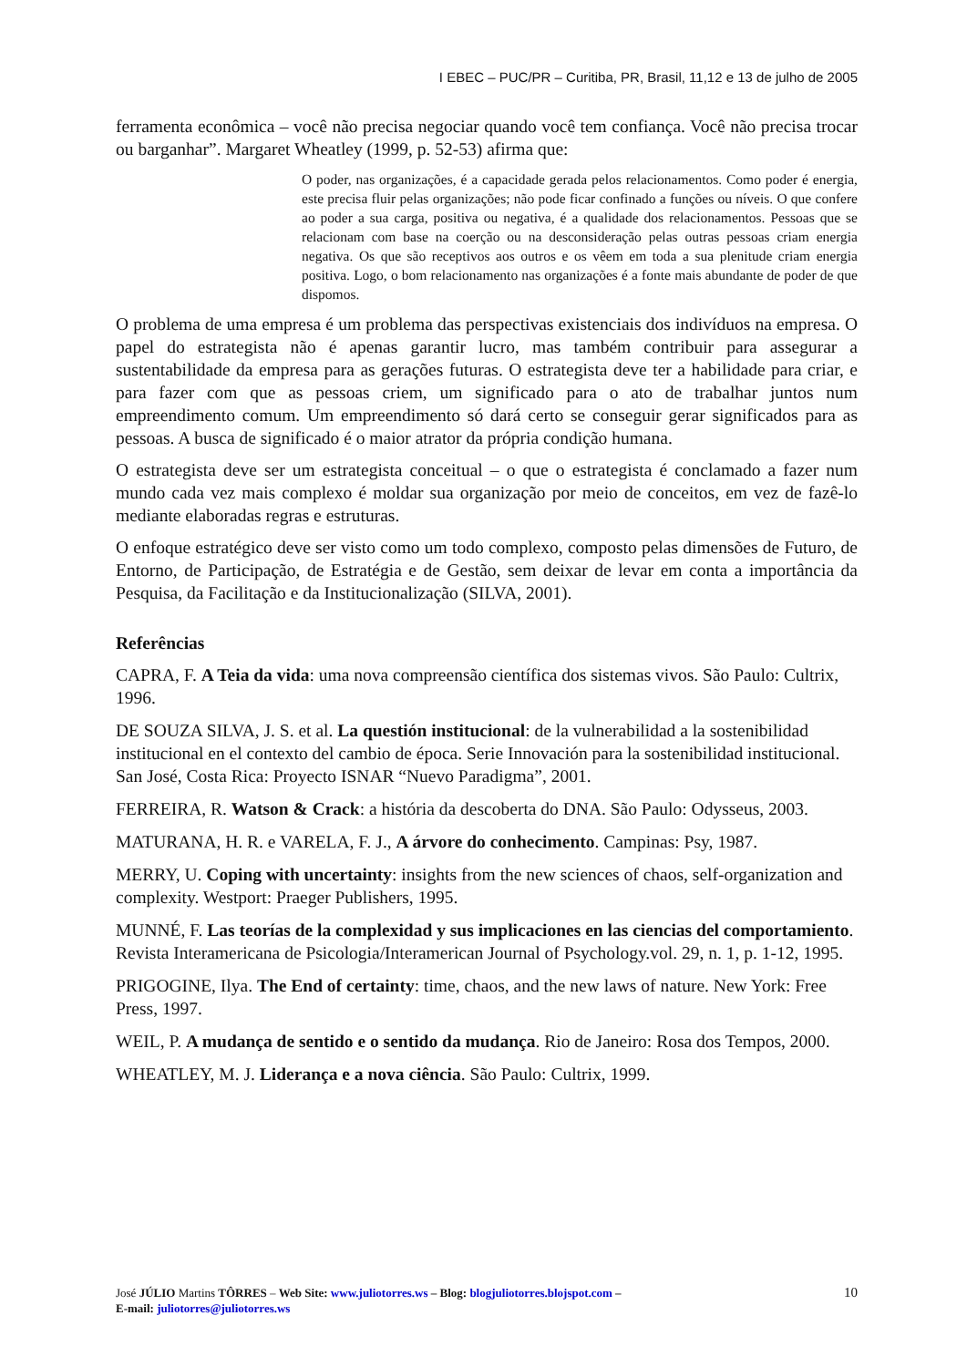I EBEC – PUC/PR – Curitiba, PR, Brasil, 11,12 e 13 de julho de 2005
ferramenta econômica – você não precisa negociar quando você tem confiança. Você não precisa trocar ou barganhar”. Margaret Wheatley (1999, p. 52-53) afirma que:
O poder, nas organizações, é a capacidade gerada pelos relacionamentos. Como poder é energia, este precisa fluir pelas organizações; não pode ficar confinado a funções ou níveis. O que confere ao poder a sua carga, positiva ou negativa, é a qualidade dos relacionamentos. Pessoas que se relacionam com base na coerção ou na desconsideração pelas outras pessoas criam energia negativa. Os que são receptivos aos outros e os vêem em toda a sua plenitude criam energia positiva. Logo, o bom relacionamento nas organizações é a fonte mais abundante de poder de que dispomos.
O problema de uma empresa é um problema das perspectivas existenciais dos indivíduos na empresa. O papel do estrategista não é apenas garantir lucro, mas também contribuir para assegurar a sustentabilidade da empresa para as gerações futuras. O estrategista deve ter a habilidade para criar, e para fazer com que as pessoas criem, um significado para o ato de trabalhar juntos num empreendimento comum. Um empreendimento só dará certo se conseguir gerar significados para as pessoas. A busca de significado é o maior atrator da própria condição humana.
O estrategista deve ser um estrategista conceitual – o que o estrategista é conclamado a fazer num mundo cada vez mais complexo é moldar sua organização por meio de conceitos, em vez de fazê-lo mediante elaboradas regras e estruturas.
O enfoque estratégico deve ser visto como um todo complexo, composto pelas dimensões de Futuro, de Entorno, de Participação, de Estratégia e de Gestão, sem deixar de levar em conta a importância da Pesquisa, da Facilitação e da Institucionalização (SILVA, 2001).
Referências
CAPRA, F. A Teia da vida: uma nova compreensão científica dos sistemas vivos. São Paulo: Cultrix, 1996.
DE SOUZA SILVA, J. S. et al. La questión institucional: de la vulnerabilidad a la sostenibilidad institucional en el contexto del cambio de época. Serie Innovación para la sostenibilidad institucional. San José, Costa Rica: Proyecto ISNAR “Nuevo Paradigma”, 2001.
FERREIRA, R. Watson & Crack: a história da descoberta do DNA. São Paulo: Odysseus, 2003.
MATURANA, H. R. e VARELA, F. J., A árvore do conhecimento. Campinas: Psy, 1987.
MERRY, U. Coping with uncertainty: insights from the new sciences of chaos, self-organization and complexity. Westport: Praeger Publishers, 1995.
MUNNÉ, F. Las teorías de la complexidad y sus implicaciones en las ciencias del comportamiento. Revista Interamericana de Psicologia/Interamerican Journal of Psychology.vol. 29, n. 1, p. 1-12, 1995.
PRIGOGINE, Ilya. The End of certainty: time, chaos, and the new laws of nature. New York: Free Press, 1997.
WEIL, P. A mudança de sentido e o sentido da mudança. Rio de Janeiro: Rosa dos Tempos, 2000.
WHEATLEY, M. J. Liderança e a nova ciência. São Paulo: Cultrix, 1999.
10 José JÚLIO Martins TÔRRES – Web Site: www.juliotorres.ws – Blog: blogjuliotorres.blojspot.com –
E-mail: juliotorres@juliotorres.ws